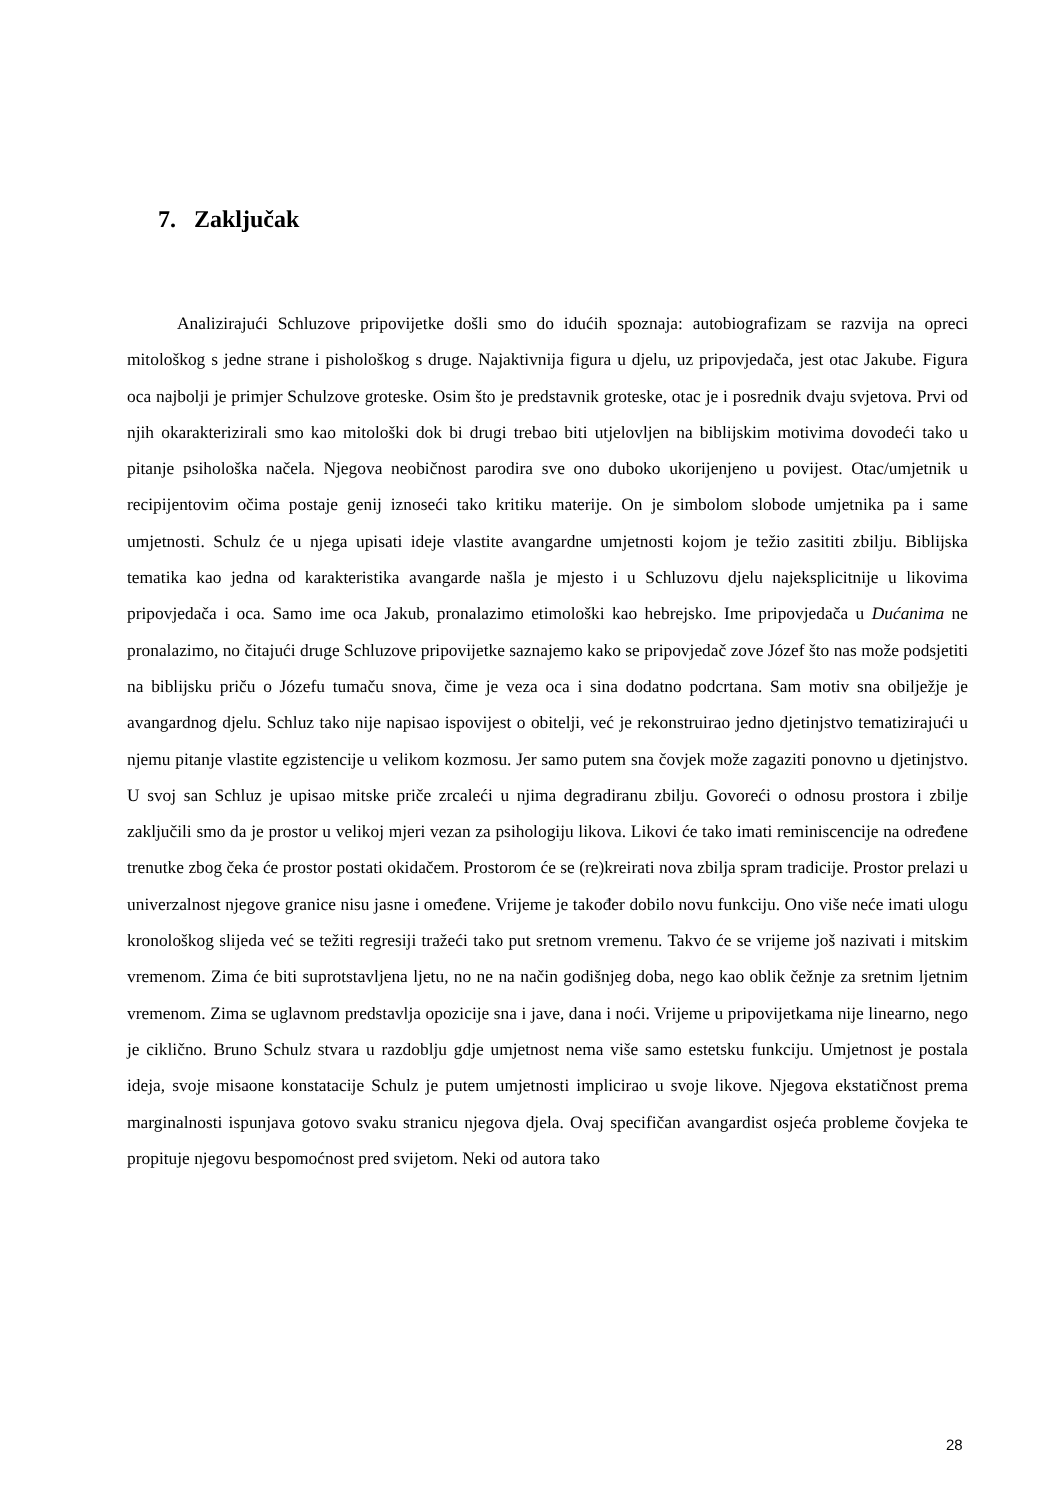7. Zaključak
Analizirajući Schluzove pripovijetke došli smo do idućih spoznaja: autobiografizam se razvija na opreci mitološkog s jedne strane i pishološkog s druge. Najaktivnija figura u djelu, uz pripovjedača, jest otac Jakube. Figura oca najbolji je primjer Schulzove groteske. Osim što je predstavnik groteske, otac je i posrednik dvaju svjetova. Prvi od njih okarakterizirali smo kao mitološki dok bi drugi trebao biti utjelovljen na biblijskim motivima dovodeći tako u pitanje psihološka načela. Njegova neobičnost parodira sve ono duboko ukorijenjeno u povijest. Otac/umjetnik u recipijentovim očima postaje genij iznoseći tako kritiku materije. On je simbolom slobode umjetnika pa i same umjetnosti. Schulz će u njega upisati ideje vlastite avangardne umjetnosti kojom je težio zasititi zbilju. Biblijska tematika kao jedna od karakteristika avangarde našla je mjesto i u Schluzovu djelu najeksplicitnije u likovima pripovjedača i oca. Samo ime oca Jakub, pronalazimo etimološki kao hebrejsko. Ime pripovjedača u Dućanima ne pronalazimo, no čitajući druge Schluzove pripovijetke saznajemo kako se pripovjedač zove Józef što nas može podsjetiti na biblijsku priču o Józefu tumaču snova, čime je veza oca i sina dodatno podcrtana. Sam motiv sna obilježje je avangardnog djelu. Schluz tako nije napisao ispovijest o obitelji, već je rekonstruirao jedno djetinjstvo tematizirajući u njemu pitanje vlastite egzistencije u velikom kozmosu. Jer samo putem sna čovjek može zagaziti ponovno u djetinjstvo. U svoj san Schluz je upisao mitske priče zrcaleći u njima degradiranu zbilju. Govoreći o odnosu prostora i zbilje zaključili smo da je prostor u velikoj mjeri vezan za psihologiju likova. Likovi će tako imati reminiscencije na određene trenutke zbog čeka će prostor postati okidačem. Prostorom će se (re)kreirati nova zbilja spram tradicije. Prostor prelazi u univerzalnost njegove granice nisu jasne i omeđene. Vrijeme je također dobilo novu funkciju. Ono više neće imati ulogu kronološkog slijeda već se težiti regresiji tražeći tako put sretnom vremenu. Takvo će se vrijeme još nazivati i mitskim vremenom. Zima će biti suprotstavljena ljetu, no ne na način godišnjeg doba, nego kao oblik čežnje za sretnim ljetnim vremenom. Zima se uglavnom predstavlja opozicije sna i jave, dana i noći. Vrijeme u pripovijetkama nije linearno, nego je ciklično. Bruno Schulz stvara u razdoblju gdje umjetnost nema više samo estetsku funkciju. Umjetnost je postala ideja, svoje misaone konstatacije Schulz je putem umjetnosti implicirao u svoje likove. Njegova ekstatičnost prema marginalnosti ispunjava gotovo svaku stranicu njegova djela. Ovaj specifičan avangardist osjeća probleme čovjeka te propituje njegovu bespomoćnost pred svijetom. Neki od autora tako
28